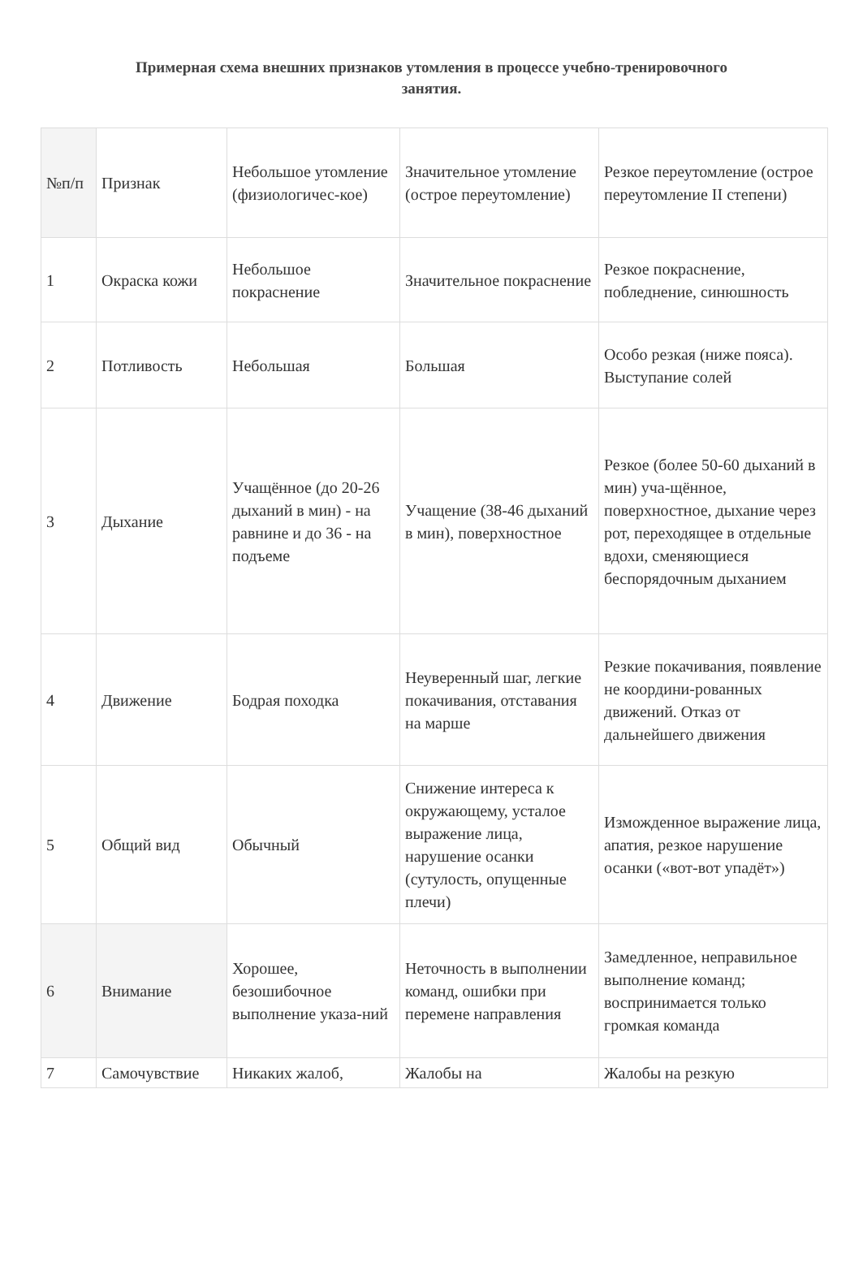Примерная схема внешних признаков утомления в процессе учебно-тренировочного занятия.
| №п/п | Признак | Небольшое утомление (физиологичес-кое) | Значительное утомление (острое переутомление) | Резкое переутомление (острое переутомление II степени) |
| --- | --- | --- | --- | --- |
| 1 | Окраска кожи | Небольшое покраснение | Значительное покраснение | Резкое покраснение, побледнение, синюшность |
| 2 | Потливость | Небольшая | Большая | Особо резкая (ниже пояса). Выступание солей |
| 3 | Дыхание | Учащённое (до 20-26 дыханий в мин) - на равнине и до 36 - на подъеме | Учащение (38-46 дыханий в мин), поверхностное | Резкое (более 50-60 дыханий в мин) уча-щённое, поверхностное, дыхание через рот, переходящее в отдельные вдохи, сменяющиеся беспорядочным дыханием |
| 4 | Движение | Бодрая походка | Неуверенный шаг, легкие покачивания, отставания на марше | Резкие покачивания, появление не координи-рованных движений. Отказ от дальнейшего движения |
| 5 | Общий вид | Обычный | Снижение интереса к окружающему, усталое выражение лица, нарушение осанки (сутулость, опущенные плечи) | Изможденное выражение лица, апатия, резкое нарушение осанки («вот-вот упадёт») |
| 6 | Внимание | Хорошее, безошибочное выполнение указа-ний | Неточность в выполнении команд, ошибки при перемене направления | Замедленное, неправильное выполнение команд; воспринимается только громкая команда |
| 7 | Самочувствие | Никаких жалоб, | Жалобы на | Жалобы на резкую |